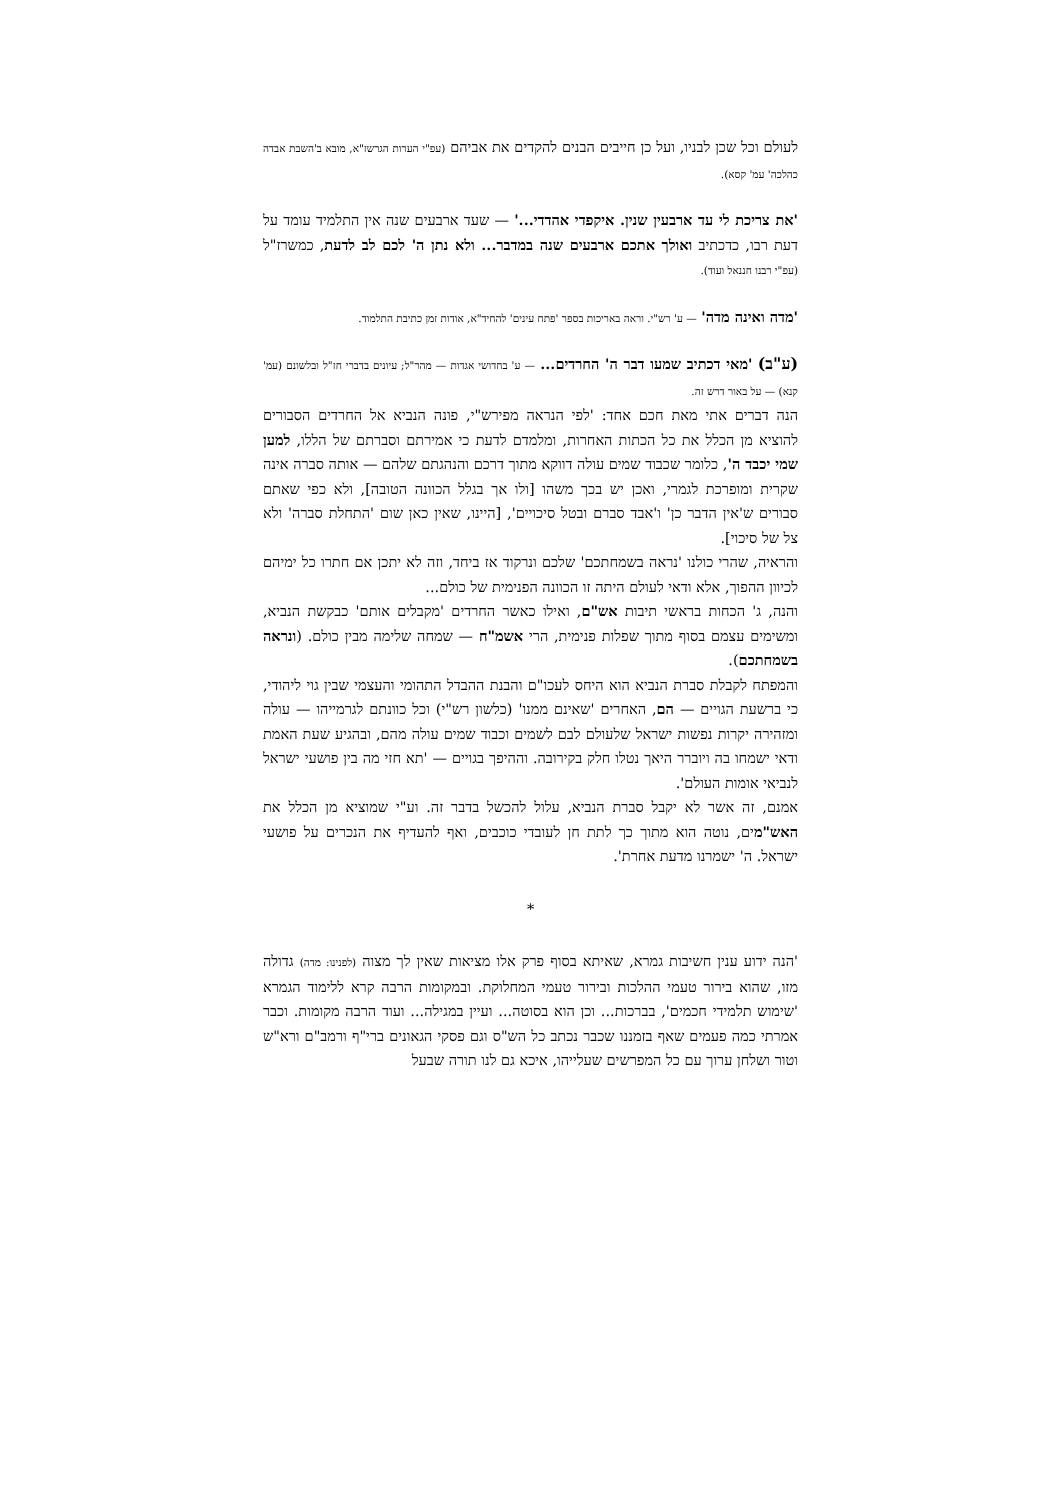לעולם וכל שכן לבניו, ועל כן חייבים הבנים להקדים את אביהם (עפ"י הערות הגרשז"א, מובא ב'השבת אבדה כהלכה' עמ' קסא).
'את צריכת לי עד ארבעין שנין. איקפדי אהדדי...' — שעד ארבעים שנה אין התלמיד עומד על דעת רבו, כדכתיב ואולך אתכם ארבעים שנה במדבר... ולא נתן ה' לכם לב לדעת, כמשרז"ל (עפ"י רבנו חננאל ועוד).
'מדה ואינה מדה' — ע' רש"י. וראה באריכות בספר 'פתח עינים' להחיד"א, אודות זמן כתיבת התלמוד.
(ע"ב) 'מאי דכתיב שמעו דבר ה' החרדים... — ע' בחדושי אגדות — מהר"ל; עיונים בדברי חז"ל ובלשונם (עמ' קנא) — על באור דרש זה.
הנה דברים אתי מאת חכם אחד: 'לפי הנראה מפירש"י, פונה הנביא אל החרדים הסבורים להוציא מן הכלל את כל הכתות האחרות, ומלמדם לדעת כי אמירתם וסברתם של הללו, למען שמי יכבד ה', כלומר שכבוד שמים עולה דווקא מתוך דרכם והנהגתם שלהם — אותה סברה אינה שקרית ומופרכת לגמרי, ואכן יש בכך משהו [ולו אך בגלל הכוונה הטובה], ולא כפי שאתם סבורים ש'אין הדבר כן' ו'אבד סברם ובטל סיכויים', [היינו, שאין כאן שום 'התחלת סברה' ולא צל של סיכוי].
והראיה, שהרי כולנו 'נראה בשמחתכם' שלכם ונרקוד אז ביחד, וזה לא יתכן אם חתרו כל ימיהם לכיוון ההפוך, אלא ודאי לעולם היתה זו הכוונה הפנימית של כולם...
והנה, ג' הכחות בראשי תיבות אש"ם, ואילו כאשר החרדים 'מקבלים אותם' כבקשת הנביא, ומשימים עצמם בסוף מתוך שפלות פנימית, הרי אשמ"ח — שמחה שלימה מבין כולם. (ונראה בשמחתכם).
והמפתח לקבלת סברת הנביא הוא היחס לעכו"ם והבנת ההבדל התהומי והעצמי שבין גוי ליהודי, כי ברשעת הגויים — הם, האחרים 'שאינם ממנו' (כלשון רש"י) וכל כוונתם לגרמייהו — עולה ומזהירה יקרות נפשות ישראל שלעולם לבם לשמים וכבוד שמים עולה מהם, ובהגיע שעת האמת ודאי ישמחו בה ויוברר היאך נטלו חלק בקירובה. וההיפך בגויים — 'תא חזי מה בין פושעי ישראל לנביאי אומות העולם'.
אמנם, זה אשר לא יקבל סברת הנביא, עלול להכשל בדבר זה. וע"י שמוציא מן הכלל את האש"מים, נוטה הוא מתוך כך לתת חן לעובדי כוכבים, ואף להעדיף את הנכרים על פושעי ישראל. ה' ישמרנו מדעת אחרת'.
*
'הנה ידוע ענין חשיבות גמרא, שאיתא בסוף פרק אלו מציאות שאין לך מצוה (לפנינו: מדה) גדולה מזו, שהוא בירור טעמי ההלכות ובירור טעמי המחלוקת. ובמקומות הרבה קרא ללימוד הגמרא 'שימוש תלמידי חכמים', בברכות... וכן הוא בסוטה... ועיין במגילה... ועוד הרבה מקומות. וכבר אמרתי כמה פעמים שאף בזמננו שכבר נכתב כל הש"ס וגם פסקי הגאונים ברי"ף ורמב"ם ורא"ש וטור ושלחן ערוך עם כל המפרשים שעלייהו, איכא גם לנו תורה שבעל